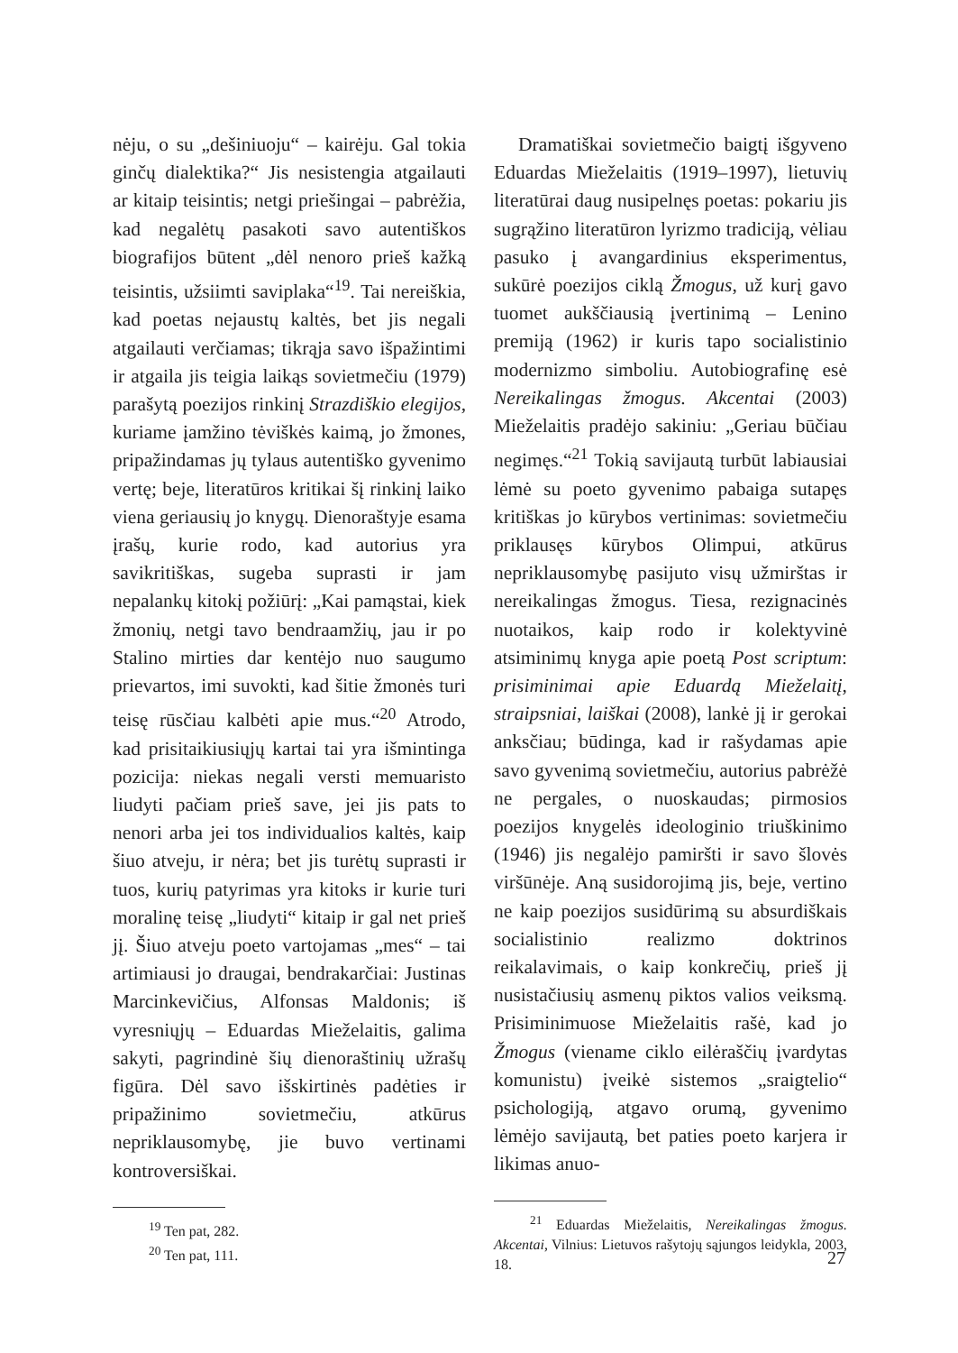nėju, o su „dešiniuoju“ – kairėju. Gal tokia ginčų dialektika?“ Jis nesistengia atgailauti ar kitaip teisintis; netgi priešingai – pabrėžia, kad negalėtų pasakoti savo autentiškos biografijos būtent „dėl nenoro prieš kažką teisintis, užsiimti saviplaka“<sup>19</sup>. Tai nereiškia, kad poetas nejaustų kaltės, bet jis negali atgailauti verčiamas; tikrąja savo išpažintimi ir atgaila jis teigia laikąs sovietmečiu (1979) parašytą poezijos rinkinį Strazdiškio elegijos, kuriame įamžino tėviškės kaimą, jo žmones, pripažindamas jų tylaus autentiško gyvenimo vertę; beje, literatūros kritikai šį rinkinį laiko viena geriausių jo knygų. Dienoraštyje esama įrašų, kurie rodo, kad autorius yra savikritiškas, sugeba suprasti ir jam nepalankų kitokį požiūrį: „Kai pamąstai, kiek žmonių, netgi tavo bendraamžių, jau ir po Stalino mirties dar kentėjo nuo saugumo prievartos, imi suvokti, kad šitie žmonės turi teisę rūsčiau kalbėti apie mus.“<sup>20</sup> Atrodo, kad prisitaikiusiųjų kartai tai yra išmintinga pozicija: niekas negali versti memuaristo liudyti pačiam prieš save, jei jis pats to nenori arba jei tos individualios kaltės, kaip šiuo atveju, ir nėra; bet jis turėtų suprasti ir tuos, kurių patyrimas yra kitoks ir kurie turi moralinę teisę „liudyti“ kitaip ir gal net prieš jį. Šiuo atveju poeto vartojamas „mes“ – tai artimiausi jo draugai, bendrakarčiai: Justinas Marcinkevičius, Alfonsas Maldonis; iš vyresniųjų – Eduardas Mieželaitis, galima sakyti, pagrindinė šių dienoraštinių užrašų figūra. Dėl savo išskirtinės padėties ir pripažinimo sovietmečiu, atkūrus nepriklausomybę, jie buvo vertinami kontroversiškai.
<sup>19</sup> Ten pat, 282.
<sup>20</sup> Ten pat, 111.
Dramatiškai sovietmečio baigtį išgyveno Eduardas Mieželaitis (1919–1997), lietuvių literatūrai daug nusipelnęs poetas: pokariu jis sugrąžino literatūron lyrizmo tradiciją, vėliau pasuko į avangardinius eksperimentus, sukūrė poezijos ciklą Žmogus, už kurį gavo tuomet aukščiausią įvertinimą – Lenino premiją (1962) ir kuris tapo socialistinio modernizmo simboliu. Autobiografinę esė Nereikalingas žmogus. Akcentai (2003) Mieželaitis pradėjo sakiniu: „Geriau būčiau negimęs.“<sup>21</sup> Tokią savijautą turbūt labiausiai lėmė su poeto gyvenimo pabaiga sutapęs kritiškas jo kūrybos vertinimas: sovietmečiu priklausęs kūrybos Olimpui, atkūrus nepriklausomybę pasijuto visų užmirštas ir nereikalingas žmogus. Tiesa, rezignacinės nuotaikos, kaip rodo ir kolektyvinė atsiminimų knyga apie poetą Post scriptum: prisiminimai apie Eduardą Mieželaitį, straipsniai, laiškai (2008), lankė jį ir gerokai anksčiau; būdinga, kad ir rašydamas apie savo gyvenimą sovietmečiu, autorius pabrėžė ne pergales, o nuoskaudas; pirmosios poezijos knygelės ideologinio triuškinimo (1946) jis negalėjo pamiršti ir savo šlovės viršūnėje. Aną susidorojimą jis, beje, vertino ne kaip poezijos susidūrimą su absurdiškais socialistinio realizmo doktrinos reikalavimais, o kaip konkrečių, prieš jį nusistačiusių asmenų piktos valios veiksmą. Prisiminimuose Mieželaitis rašė, kad jo Žmogus (viename ciklo eilėraščių įvardytas komunistu) įveikė sistemos „sraigtelio“ psichologiją, atgavo orumą, gyvenimo lėmėjo savijautą, bet paties poeto karjera ir likimas anuo-
<sup>21</sup> Eduardas Mieželaitis, Nereikalingas žmogus. Akcentai, Vilnius: Lietuvos rašytojų sąjungos leidykla, 2003, 18.
27